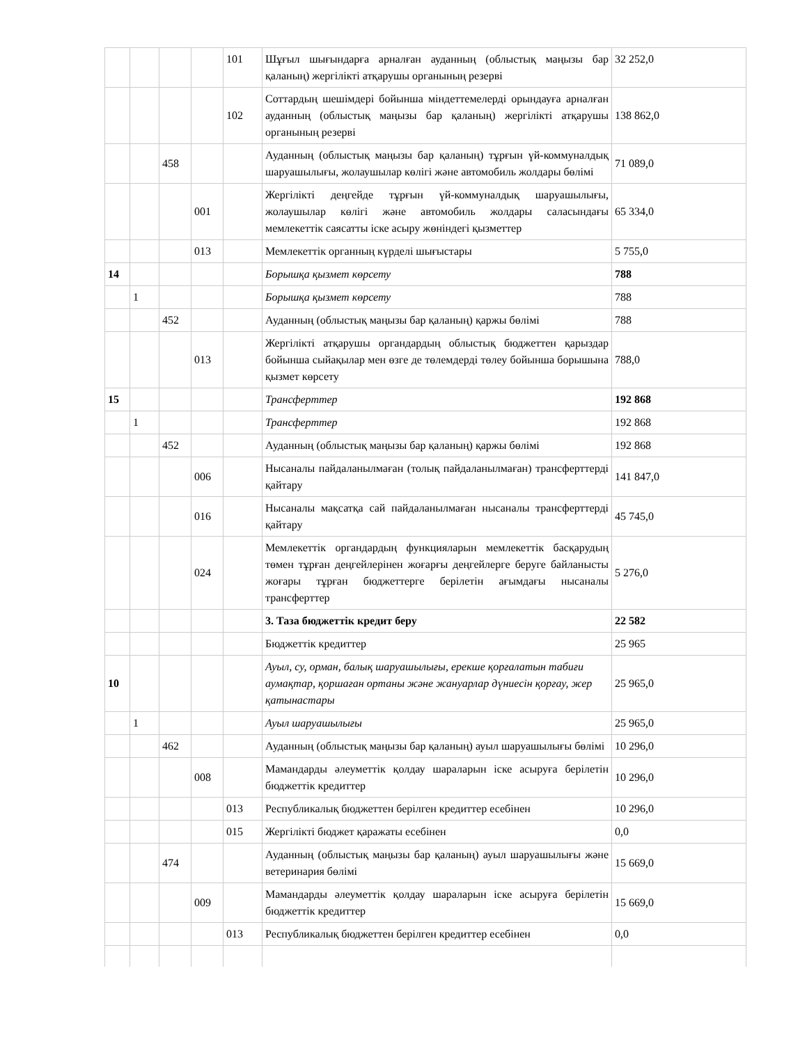| | | | | 101 | Шұғыл шығындарға арналған ауданның (облыстық маңызы бар қаланың) жергілікті атқарушы органының резерві | 32 252,0 |
| | | | | 102 | Соттардың шешімдері бойынша міндеттемелерді орындауға арналған ауданның (облыстық маңызы бар қаланың) жергілікті атқарушы органының резерві | 138 862,0 |
| | | 458 | | | Ауданның (облыстық маңызы бар қаланың) тұрғын үй-коммуналдық шаруашылығы, жолаушылар көлігі және автомобиль жолдары бөлімі | 71 089,0 |
| | | | 001 | | Жергілікті деңгейде тұрғын үй-коммуналдық шаруашылығы, жолаушылар көлігі және автомобиль жолдары саласындағы мемлекеттік саясатты іске асыру жөніндегі қызметтер | 65 334,0 |
| | | | 013 | | Мемлекеттік органның күрделі шығыстары | 5 755,0 |
| 14 | | | | | Борышқа қызмет көрсету | 788 |
| | 1 | | | | Борышқа қызмет көрсету | 788 |
| | | 452 | | | Ауданның (облыстық маңызы бар қаланың) қаржы бөлімі | 788 |
| | | | 013 | | Жергілікті атқарушы органдардың облыстық бюджеттен қарыздар бойынша сыйақылар мен өзге де төлемдерді төлеу бойынша борышына қызмет көрсету | 788,0 |
| 15 | | | | | Трансферттер | 192 868 |
| | 1 | | | | Трансферттер | 192 868 |
| | | 452 | | | Ауданның (облыстық маңызы бар қаланың) қаржы бөлімі | 192 868 |
| | | | 006 | | Нысаналы пайдаланылмаған (толық пайдаланылмаған) трансферттерді қайтару | 141 847,0 |
| | | | 016 | | Нысаналы мақсатқа сай пайдаланылмаған нысаналы трансферттерді қайтару | 45 745,0 |
| | | | 024 | | Мемлекеттік органдардың функцияларын мемлекеттік басқарудың төмен тұрған деңгейлерінен жоғарғы деңгейлерге беруге байланысты жоғары тұрған бюджеттерге берілетін ағымдағы нысаналы трансферттер | 5 276,0 |
| | | | | | 3. Таза бюджеттік кредит беру | 22 582 |
| | | | | | Бюджеттік кредиттер | 25 965 |
| 10 | | | | | Ауыл, су, орман, балық шаруашылығы, ерекше қорғалатын табиғи аумақтар, қоршаған ортаны және жануарлар дүниесін қорғау, жер қатынастары | 25 965,0 |
| | 1 | | | | Ауыл шаруашылығы | 25 965,0 |
| | | 462 | | | Ауданның (облыстық маңызы бар қаланың) ауыл шаруашылығы бөлімі | 10 296,0 |
| | | | 008 | | Мамандарды әлеуметтік қолдау шараларын іске асыруға берілетін бюджеттік кредиттер | 10 296,0 |
| | | | | 013 | Республикалық бюджеттен берілген кредиттер есебінен | 10 296,0 |
| | | | | 015 | Жергілікті бюджет қаражаты есебінен | 0,0 |
| | | 474 | | | Ауданның (облыстық маңызы бар қаланың) ауыл шаруашылығы және ветеринария бөлімі | 15 669,0 |
| | | | 009 | | Мамандарды әлеуметтік қолдау шараларын іске асыруға берілетін бюджеттік кредиттер | 15 669,0 |
| | | | | 013 | Республикалық бюджеттен берілген кредиттер есебінен | 0,0 |